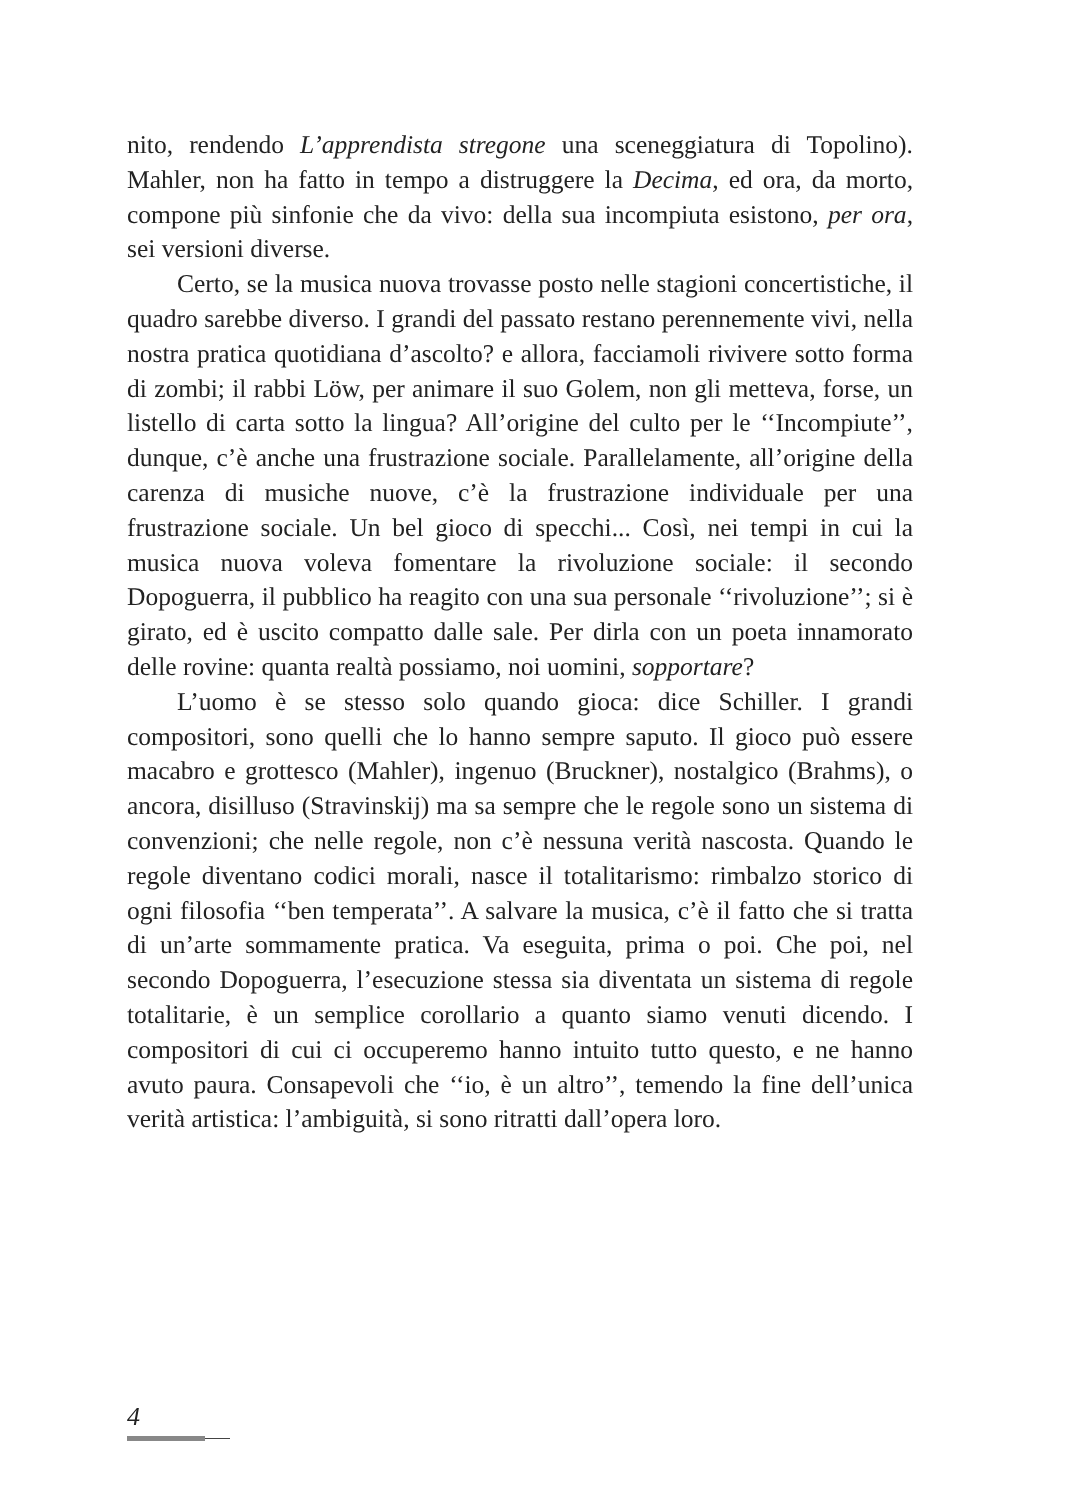nito, rendendo L’apprendista stregone una sceneggiatura di Topolino). Mahler, non ha fatto in tempo a distruggere la Decima, ed ora, da morto, compone più sinfonie che da vivo: della sua incompiuta esistono, per ora, sei versioni diverse.
Certo, se la musica nuova trovasse posto nelle stagioni concertistiche, il quadro sarebbe diverso. I grandi del passato restano perennemente vivi, nella nostra pratica quotidiana d’ascolto? e allora, facciamoli rivivere sotto forma di zombi; il rabbi Löw, per animare il suo Golem, non gli metteva, forse, un listello di carta sotto la lingua? All’origine del culto per le ‘‘Incompiute’’, dunque, c’è anche una frustrazione sociale. Parallelamente, all’origine della carenza di musiche nuove, c’è la frustrazione individuale per una frustrazione sociale. Un bel gioco di specchi... Così, nei tempi in cui la musica nuova voleva fomentare la rivoluzione sociale: il secondo Dopoguerra, il pubblico ha reagito con una sua personale ‘‘rivoluzione’’; si è girato, ed è uscito compatto dalle sale. Per dirla con un poeta innamorato delle rovine: quanta realtà possiamo, noi uomini, sopportare?
L’uomo è se stesso solo quando gioca: dice Schiller. I grandi compositori, sono quelli che lo hanno sempre saputo. Il gioco può essere macabro e grottesco (Mahler), ingenuo (Bruckner), nostalgico (Brahms), o ancora, disilluso (Stravinskij) ma sa sempre che le regole sono un sistema di convenzioni; che nelle regole, non c’è nessuna verità nascosta. Quando le regole diventano codici morali, nasce il totalitarismo: rimbalzo storico di ogni filosofia ‘‘ben temperata’’. A salvare la musica, c’è il fatto che si tratta di un’arte sommamente pratica. Va eseguita, prima o poi. Che poi, nel secondo Dopoguerra, l’esecuzione stessa sia diventata un sistema di regole totalitarie, è un semplice corollario a quanto siamo venuti dicendo. I compositori di cui ci occuperemo hanno intuito tutto questo, e ne hanno avuto paura. Consapevoli che ‘‘io, è un altro’’, temendo la fine dell’unica verità artistica: l’ambiguità, si sono ritratti dall’opera loro.
4